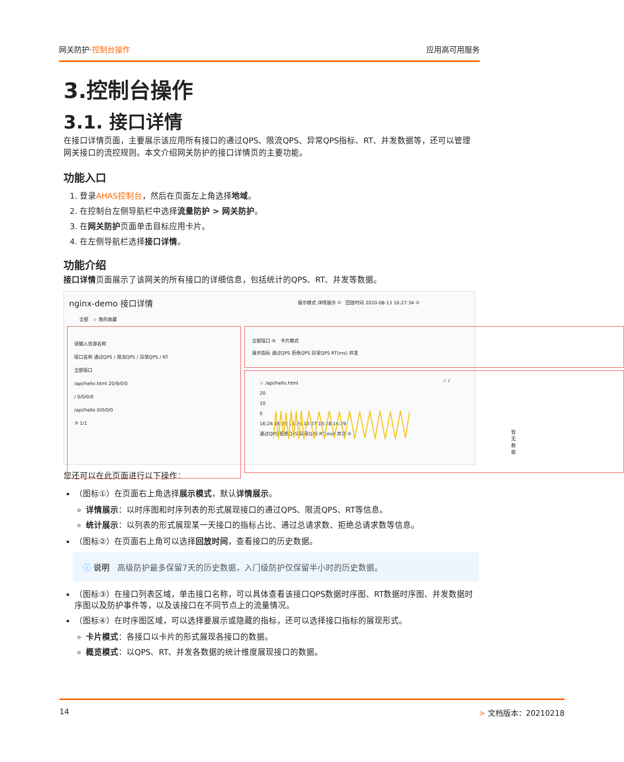网关防护·控制台操作 应用高可用服务
3.控制台操作
3.1. 接口详情
在接口详情页面，主要展示该应用所有接口的通过QPS、限流QPS、异常QPS指标、RT、并发数据等，还可以管理网关接口的流控规则。本文介绍网关防护的接口详情页的主要功能。
功能入口
1. 登录AHAS控制台，然后在页面左上角选择地域。
2. 在控制台左侧导航栏中选择流量防护 > 网关防护。
3. 在网关防护页面单击目标应用卡片。
4. 在左侧导航栏选择接口详情。
功能介绍
接口详情页面展示了该网关的所有接口的详细信息，包括统计的QPS、RT、并发等数据。
nginx-demo 接口详情
展示模式 详情展示 ① 回放时间 2020-08-13 16:27:34 ②
全部 ☆ 我的收藏
请输入资源名称
接口名称 通过QPS / 限流QPS / 异常QPS / RT
全部接口
/api/hello.html 20/9/0/0
/ 0/0/0/0
/api/hello 0/0/0/0
③ 1/1
全部接口 ④ 卡片模式
展示指标 通过QPS 拒绝QPS 异常QPS RT(ms) 并发
☆ /api/hello.html
20
10
0
16:24 16:25 16:26 16:27 16:28 16:29
通过QPS 拒绝QPS 异常QPS RT(ms) 并发 ⑤
☆ /
暂无数据
您还可以在此页面进行以下操作：
（图标①）在页面右上角选择展示模式，默认详情展示。
详情展示：以时序图和时序列表的形式展现接口的通过QPS、限流QPS、RT等信息。
统计展示：以列表的形式展现某一天接口的指标占比、通过总请求数、拒绝总请求数等信息。
（图标②）在页面右上角可以选择回放时间，查看接口的历史数据。
ⓘ 说明 高级防护最多保留7天的历史数据，入门级防护仅保留半小时的历史数据。
（图标③）在接口列表区域，单击接口名称，可以具体查看该接口QPS数据时序图、RT数据时序图、并发数据时序图以及防护事件等，以及该接口在不同节点上的流量情况。
（图标④）在时序图区域，可以选择要展示或隐藏的指标，还可以选择接口指标的展现形式。
卡片模式：各接口以卡片的形式展现各接口的数据。
概览模式：以QPS、RT、并发各数据的统计维度展现接口的数据。
14 > 文档版本：20210218